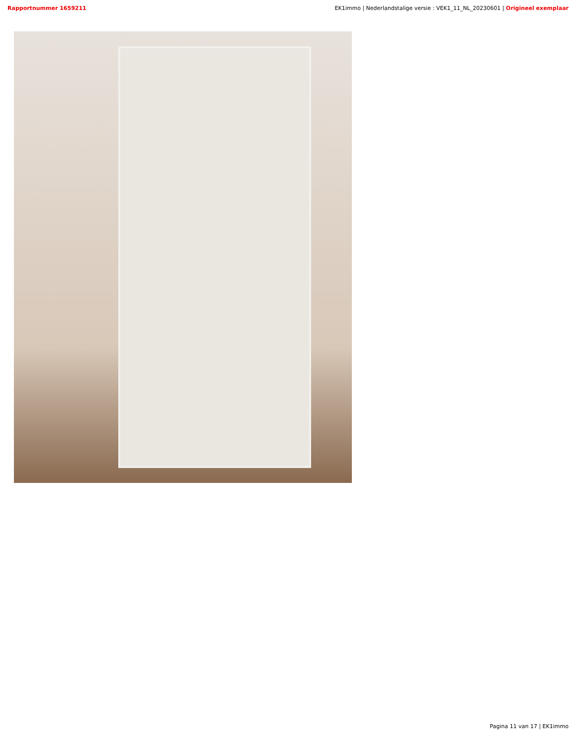Rapportnummer 1659211 EK1immo | Nederlandstalige versie : VEK1_11_NL_20230601 | Origineel exemplaar
Pagina 11 van 17 | EK1immo